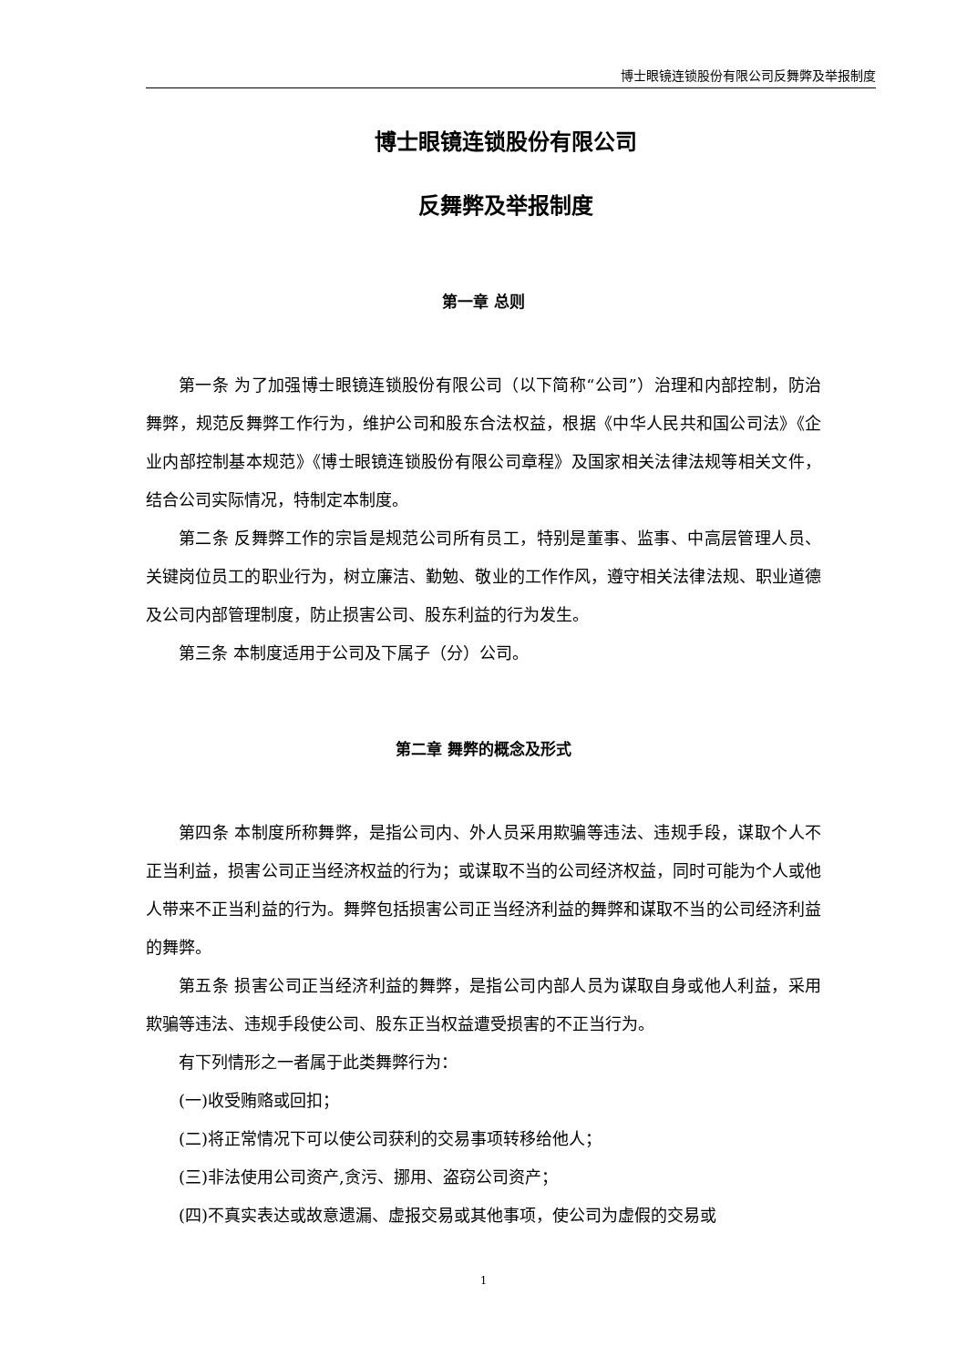博士眼镜连锁股份有限公司反舞弊及举报制度
博士眼镜连锁股份有限公司
反舞弊及举报制度
第一章 总则
第一条 为了加强博士眼镜连锁股份有限公司（以下简称“公司”）治理和内部控制，防治舞弊，规范反舞弊工作行为，维护公司和股东合法权益，根据《中华人民共和国公司法》《企业内部控制基本规范》《博士眼镜连锁股份有限公司章程》及国家相关法律法规等相关文件，结合公司实际情况，特制定本制度。
第二条 反舞弊工作的宗旨是规范公司所有员工，特别是董事、监事、中高层管理人员、关键岗位员工的职业行为，树立廉洁、勤勉、敬业的工作作风，遵守相关法律法规、职业道德及公司内部管理制度，防止损害公司、股东利益的行为发生。
第三条 本制度适用于公司及下属子（分）公司。
第二章 舞弊的概念及形式
第四条 本制度所称舞弊，是指公司内、外人员采用欺骗等违法、违规手段，谋取个人不正当利益，损害公司正当经济权益的行为；或谋取不当的公司经济权益，同时可能为个人或他人带来不正当利益的行为。舞弊包括损害公司正当经济利益的舞弊和谋取不当的公司经济利益的舞弊。
第五条 损害公司正当经济利益的舞弊，是指公司内部人员为谋取自身或他人利益，采用欺骗等违法、违规手段使公司、股东正当权益遭受损害的不正当行为。
有下列情形之一者属于此类舞弊行为：
(一)收受贿赂或回扣；
(二)将正常情况下可以使公司获利的交易事项转移给他人；
(三)非法使用公司资产,贪污、挪用、盗窃公司资产；
(四)不真实表达或故意遗漏、虚报交易或其他事项，使公司为虚假的交易或
1